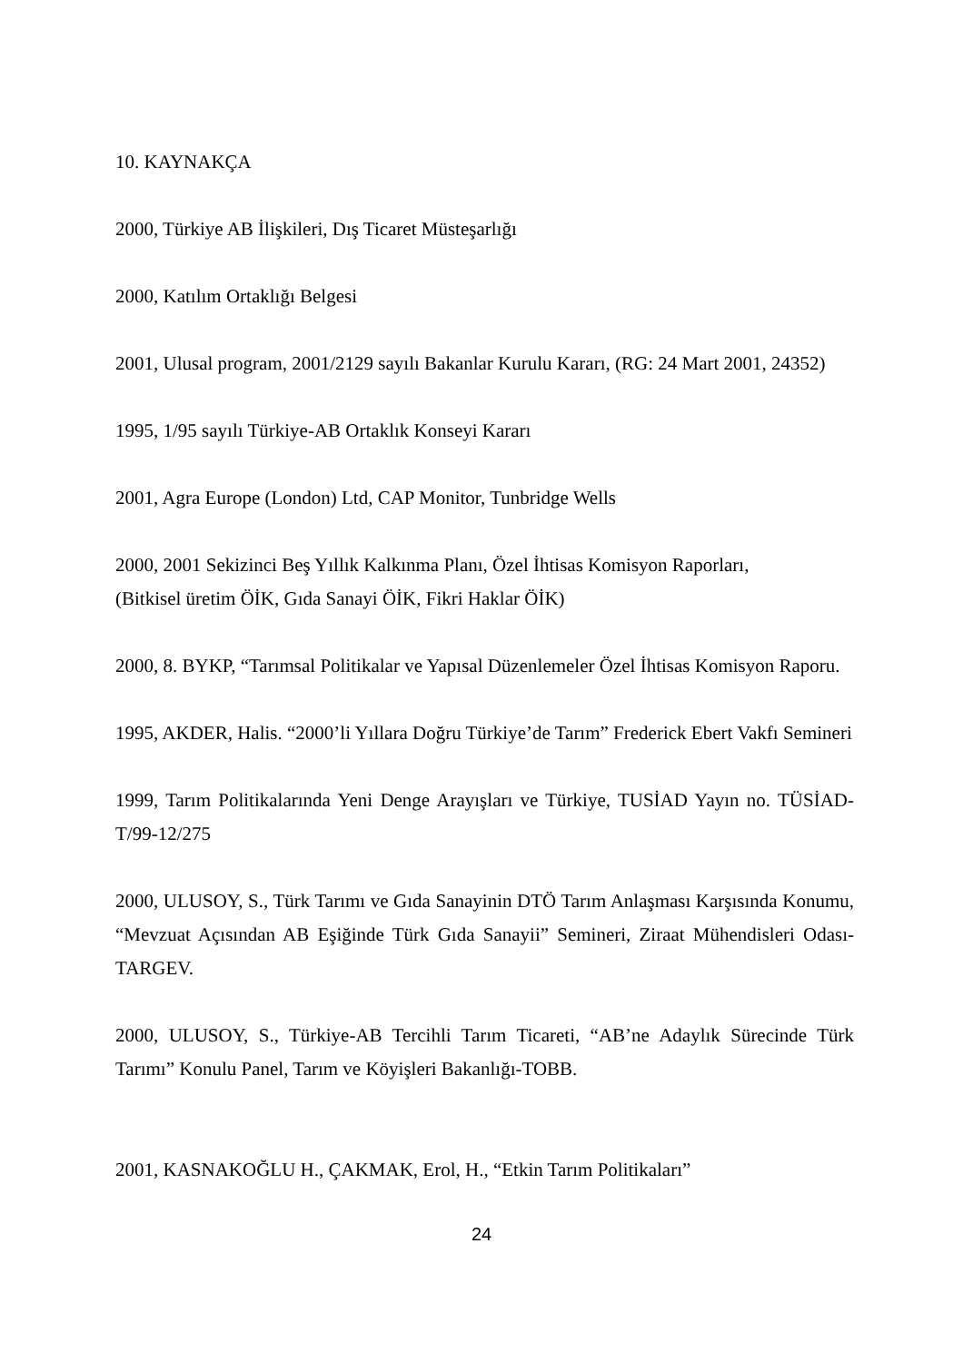10. KAYNAKÇA
2000, Türkiye AB İlişkileri, Dış Ticaret Müsteşarlığı
2000, Katılım Ortaklığı Belgesi
2001, Ulusal program, 2001/2129 sayılı Bakanlar Kurulu Kararı, (RG: 24 Mart 2001, 24352)
1995, 1/95 sayılı Türkiye-AB Ortaklık Konseyi Kararı
2001, Agra Europe (London) Ltd, CAP Monitor, Tunbridge Wells
2000, 2001 Sekizinci Beş Yıllık Kalkınma Planı, Özel İhtisas Komisyon Raporları,
(Bitkisel üretim ÖİK, Gıda Sanayi ÖİK, Fikri Haklar ÖİK)
2000, 8. BYKP, “Tarımsal Politikalar ve Yapısal Düzenlemeler Özel İhtisas Komisyon Raporu.
1995, AKDER, Halis. “2000’li Yıllara Doğru Türkiye’de Tarım” Frederick Ebert Vakfı Semineri
1999, Tarım Politikalarında Yeni Denge Arayışları ve Türkiye, TUSİAD Yayın no. TÜSİAD-T/99-12/275
2000, ULUSOY, S., Türk Tarımı ve Gıda Sanayinin DTÖ Tarım Anlaşması Karşısında Konumu, “Mevzuat Açısından AB Eşiğinde Türk Gıda Sanayii” Semineri, Ziraat Mühendisleri Odası- TARGEV.
2000, ULUSOY, S., Türkiye-AB Tercihli Tarım Ticareti, “AB’ne Adaylık Sürecinde Türk Tarımı” Konulu Panel, Tarım ve Köyişleri Bakanlığı-TOBB.
2001, KASNAKOĞLU H., ÇAKMAK, Erol, H., “Etkin Tarım Politikaları”
24